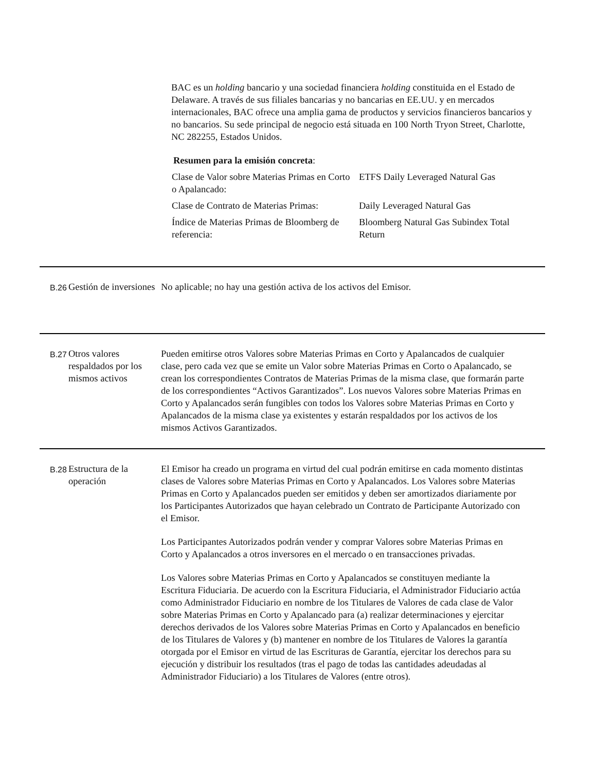BAC es un holding bancario y una sociedad financiera holding constituida en el Estado de Delaware. A través de sus filiales bancarias y no bancarias en EE.UU. y en mercados internacionales, BAC ofrece una amplia gama de productos y servicios financieros bancarios y no bancarios. Su sede principal de negocio está situada en 100 North Tryon Street, Charlotte, NC 282255, Estados Unidos.
Resumen para la emisión concreta:
| Clase de Valor sobre Materias Primas en Corto o Apalancado: | ETFS Daily Leveraged Natural Gas |
| Clase de Contrato de Materias Primas: | Daily Leveraged Natural Gas |
| Índice de Materias Primas de Bloomberg de referencia: | Bloomberg Natural Gas Subindex Total Return |
B.26
Gestión de inversiones
No aplicable; no hay una gestión activa de los activos del Emisor.
B.27
Otros valores respaldados por los mismos activos
Pueden emitirse otros Valores sobre Materias Primas en Corto y Apalancados de cualquier clase, pero cada vez que se emite un Valor sobre Materias Primas en Corto o Apalancado, se crean los correspondientes Contratos de Materias Primas de la misma clase, que formarán parte de los correspondientes “Activos Garantizados”. Los nuevos Valores sobre Materias Primas en Corto y Apalancados serán fungibles con todos los Valores sobre Materias Primas en Corto y Apalancados de la misma clase ya existentes y estarán respaldados por los activos de los mismos Activos Garantizados.
B.28
Estructura de la operación
El Emisor ha creado un programa en virtud del cual podrán emitirse en cada momento distintas clases de Valores sobre Materias Primas en Corto y Apalancados. Los Valores sobre Materias Primas en Corto y Apalancados pueden ser emitidos y deben ser amortizados diariamente por los Participantes Autorizados que hayan celebrado un Contrato de Participante Autorizado con el Emisor.
Los Participantes Autorizados podrán vender y comprar Valores sobre Materias Primas en Corto y Apalancados a otros inversores en el mercado o en transacciones privadas.
Los Valores sobre Materias Primas en Corto y Apalancados se constituyen mediante la Escritura Fiduciaria. De acuerdo con la Escritura Fiduciaria, el Administrador Fiduciario actúa como Administrador Fiduciario en nombre de los Titulares de Valores de cada clase de Valor sobre Materias Primas en Corto y Apalancado para (a) realizar determinaciones y ejercitar derechos derivados de los Valores sobre Materias Primas en Corto y Apalancados en beneficio de los Titulares de Valores y (b) mantener en nombre de los Titulares de Valores la garantía otorgada por el Emisor en virtud de las Escrituras de Garantía, ejercitar los derechos para su ejecución y distribuir los resultados (tras el pago de todas las cantidades adeudadas al Administrador Fiduciario) a los Titulares de Valores (entre otros).